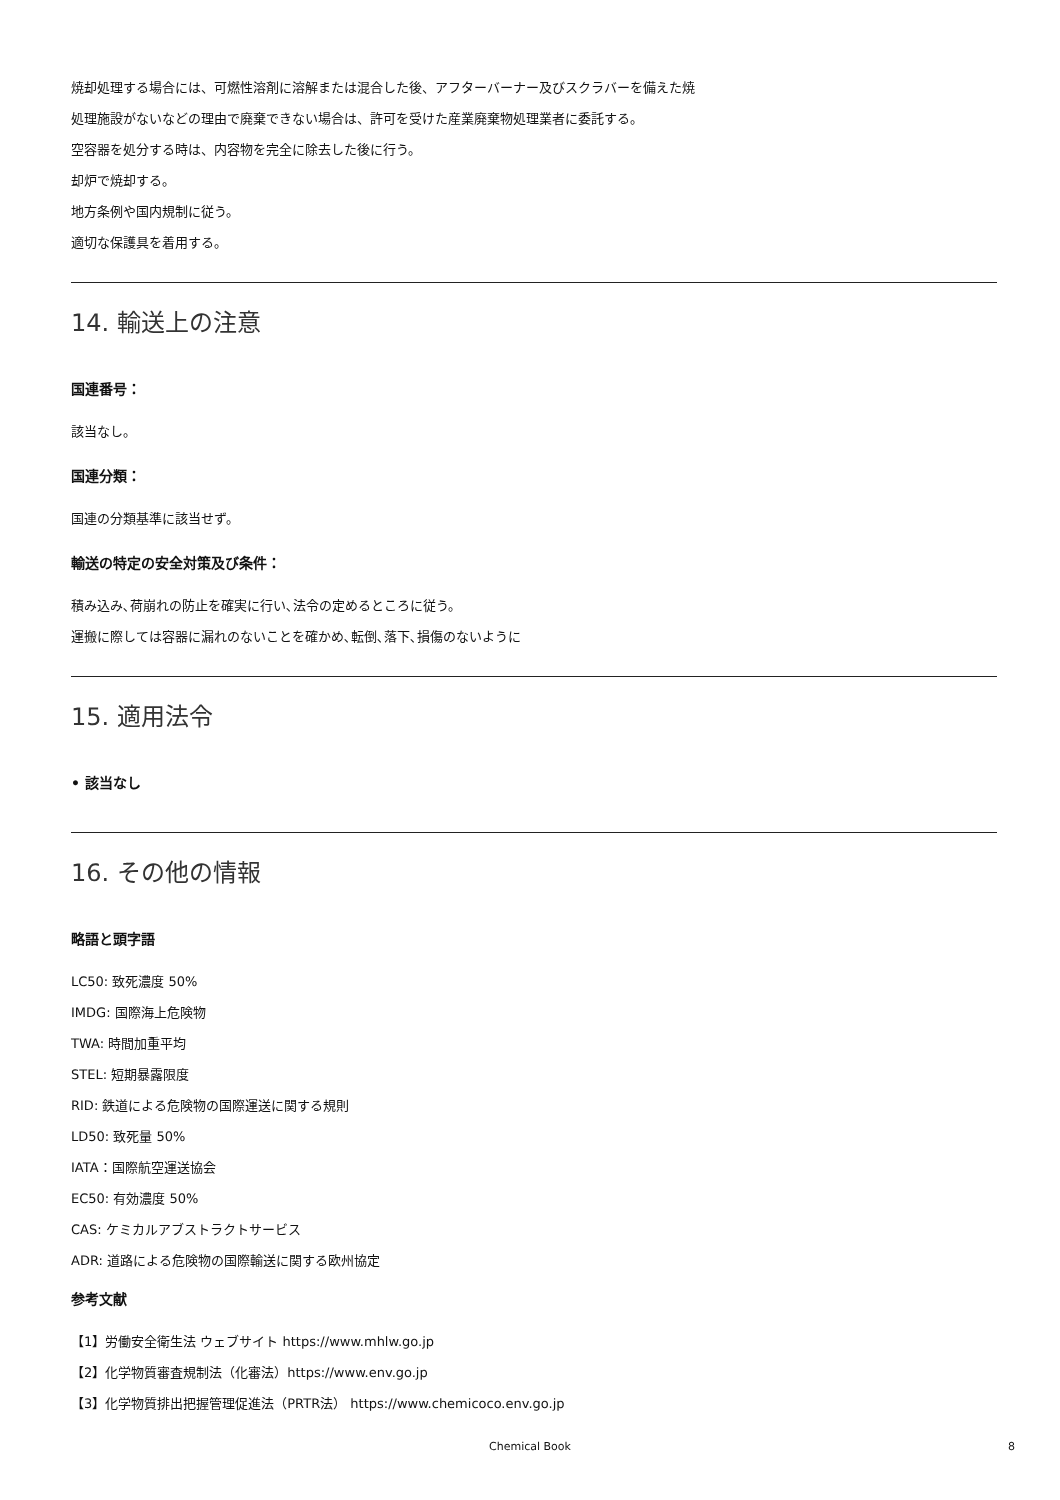焼却処理する場合には、可燃性溶剤に溶解または混合した後、アフターバーナー及びスクラバーを備えた焼
処理施設がないなどの理由で廃棄できない場合は、許可を受けた産業廃棄物処理業者に委託する。
空容器を処分する時は、内容物を完全に除去した後に行う。
却炉で焼却する。
地方条例や国内規制に従う。
適切な保護具を着用する。
14. 輸送上の注意
国連番号：
該当なし。
国連分類：
国連の分類基準に該当せず。
輸送の特定の安全対策及び条件：
積み込み､荷崩れの防止を確実に行い､法令の定めるところに従う。
運搬に際しては容器に漏れのないことを確かめ､転倒､落下､損傷のないように
15. 適用法令
• 該当なし
16. その他の情報
略語と頭字語
LC50: 致死濃度 50%
IMDG: 国際海上危険物
TWA: 時間加重平均
STEL: 短期暴露限度
RID: 鉄道による危険物の国際運送に関する規則
LD50: 致死量 50%
IATA：国際航空運送協会
EC50: 有効濃度 50%
CAS: ケミカルアブストラクトサービス
ADR: 道路による危険物の国際輸送に関する欧州協定
参考文献
【1】労働安全衛生法 ウェブサイト https://www.mhlw.go.jp
【2】化学物質審査規制法（化審法）https://www.env.go.jp
【3】化学物質排出把握管理促進法（PRTR法） https://www.chemicoco.env.go.jp
Chemical Book 8